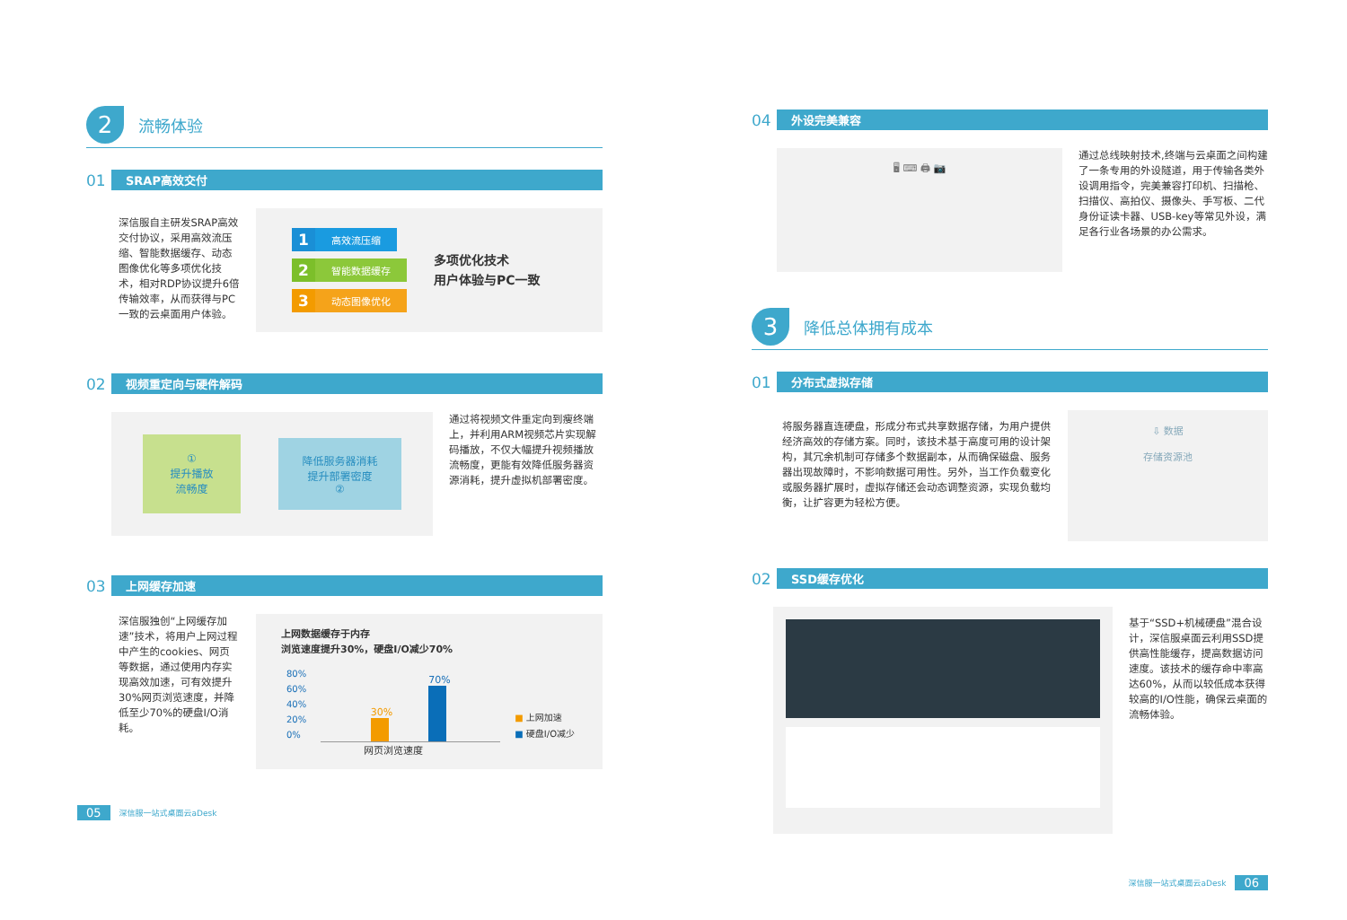2
流畅体验
01 SRAP高效交付
深信服自主研发SRAP高效交付协议，采用高效流压缩、智能数据缓存、动态图像优化等多项优化技术，相对RDP协议提升6倍传输效率，从而获得与PC一致的云桌面用户体验。
1 高效流压缩
2 智能数据缓存
3 动态图像优化
多项优化技术
用户体验与PC一致
02 视频重定向与硬件解码
①
提升播放
流畅度
降低服务器消耗
提升部署密度
②
通过将视频文件重定向到瘦终端上，并利用ARM视频芯片实现解码播放，不仅大幅提升视频播放流畅度，更能有效降低服务器资源消耗，提升虚拟机部署密度。
03 上网缓存加速
深信服独创“上网缓存加速”技术，将用户上网过程中产生的cookies、网页等数据，通过使用内存实现高效加速，可有效提升30%网页浏览速度，并降低至少70%的硬盘I/O消耗。
上网数据缓存于内存
浏览速度提升30%，硬盘I/O减少70%
80%
60%
40%
20%
0%
30%
70%
■ 上网加速
■ 硬盘I/O减少
网页浏览速度
05 深信服一站式桌面云aDesk
04 外设完美兼容
🖥 ⌨ 🖨 📷
通过总线映射技术,终端与云桌面之间构建了一条专用的外设隧道，用于传输各类外设调用指令，完美兼容打印机、扫描枪、扫描仪、高拍仪、摄像头、手写板、二代身份证读卡器、USB-key等常见外设，满足各行业各场景的办公需求。
3
降低总体拥有成本
01 分布式虚拟存储
将服务器直连硬盘，形成分布式共享数据存储，为用户提供经济高效的存储方案。同时，该技术基于高度可用的设计架构，其冗余机制可存储多个数据副本，从而确保磁盘、服务器出现故障时，不影响数据可用性。另外，当工作负载变化或服务器扩展时，虚拟存储还会动态调整资源，实现负载均衡，让扩容更为轻松方便。
⇩ 数据
存储资源池
02 SSD缓存优化
基于“SSD+机械硬盘”混合设计，深信服桌面云利用SSD提供高性能缓存，提高数据访问速度。该技术的缓存命中率高达60%，从而以较低成本获得较高的I/O性能，确保云桌面的流畅体验。
深信服一站式桌面云aDesk 06